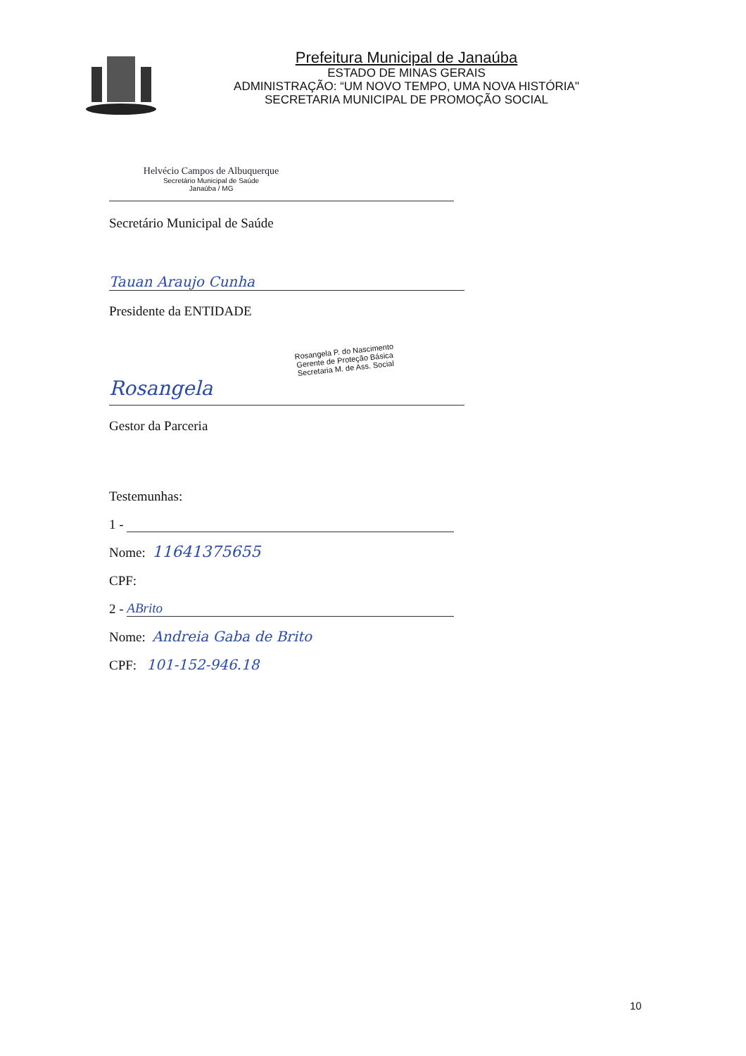Prefeitura Municipal de Janaúba
ESTADO DE MINAS GERAIS
ADMINISTRAÇÃO: “UM NOVO TEMPO, UMA NOVA HISTÓRIA"
SECRETARIA MUNICIPAL DE PROMOÇÃO SOCIAL
Helvécio Campos de Albuquerque
Secretário Municipal de Saúde
Janaúba / MG
Secretário Municipal de Saúde
Tauan Araujo Cunha
Presidente da ENTIDADE
Rosangela P. do Nascimento
Gerente de Proteção Básica
Secretaria M. de Ass. Social
Rosangela
Gestor da Parceria
Testemunhas:
1 -
Nome: 11641375655
CPF:
2 -
ABrito
Nome: Andreia Gaba de Brito
CPF: 101-152-946.18
10